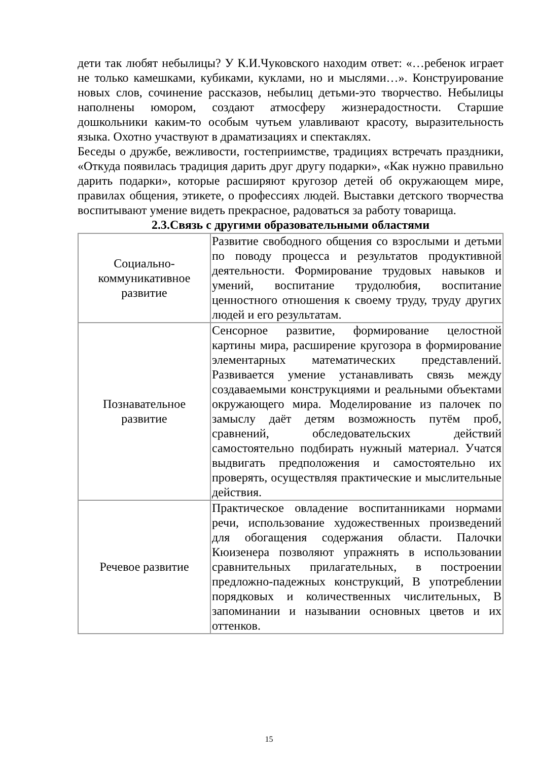дети так любят небылицы? У К.И.Чуковского находим ответ: «…ребенок играет не только камешками, кубиками, куклами, но и мыслями…». Конструирование новых слов, сочинение рассказов, небылиц детьми-это творчество. Небылицы наполнены юмором, создают атмосферу жизнерадостности. Старшие дошкольники каким-то особым чутьем улавливают красоту, выразительность языка. Охотно участвуют в драматизациях и спектаклях.
Беседы о дружбе, вежливости, гостеприимстве, традициях встречать праздники, «Откуда появилась традиция дарить друг другу подарки», «Как нужно правильно дарить подарки», которые расширяют кругозор детей об окружающем мире, правилах общения, этикете, о профессиях людей. Выставки детского творчества воспитывают умение видеть прекрасное, радоваться за работу товарища.
2.3.Связь с другими образовательными областями
| Социально- коммуникативное развитие | Развитие свободного общения со взрослыми и детьми по поводу процесса и результатов продуктивной деятельности. Формирование трудовых навыков и умений, воспитание трудолюбия, воспитание ценностного отношения к своему труду, труду других людей и его результатам. |
| Познавательное развитие | Сенсорное развитие, формирование целостной картины мира, расширение кругозора в формирование элементарных математических представлений. Развивается умение устанавливать связь между создаваемыми конструкциями и реальными объектами окружающего мира. Моделирование из палочек по замыслу даёт детям возможность путём проб, сравнений, обследовательских действий самостоятельно подбирать нужный материал. Учатся выдвигать предположения и самостоятельно их проверять, осуществляя практические и мыслительные действия. |
| Речевое развитие | Практическое овладение воспитанниками нормами речи, использование художественных произведений для обогащения содержания области. Палочки Кюизенера позволяют упражнять в использовании сравнительных прилагательных, в построении предложно-падежных конструкций, В употреблении порядковых и количественных числительных, В запоминании и назывании основных цветов и их оттенков. |
15